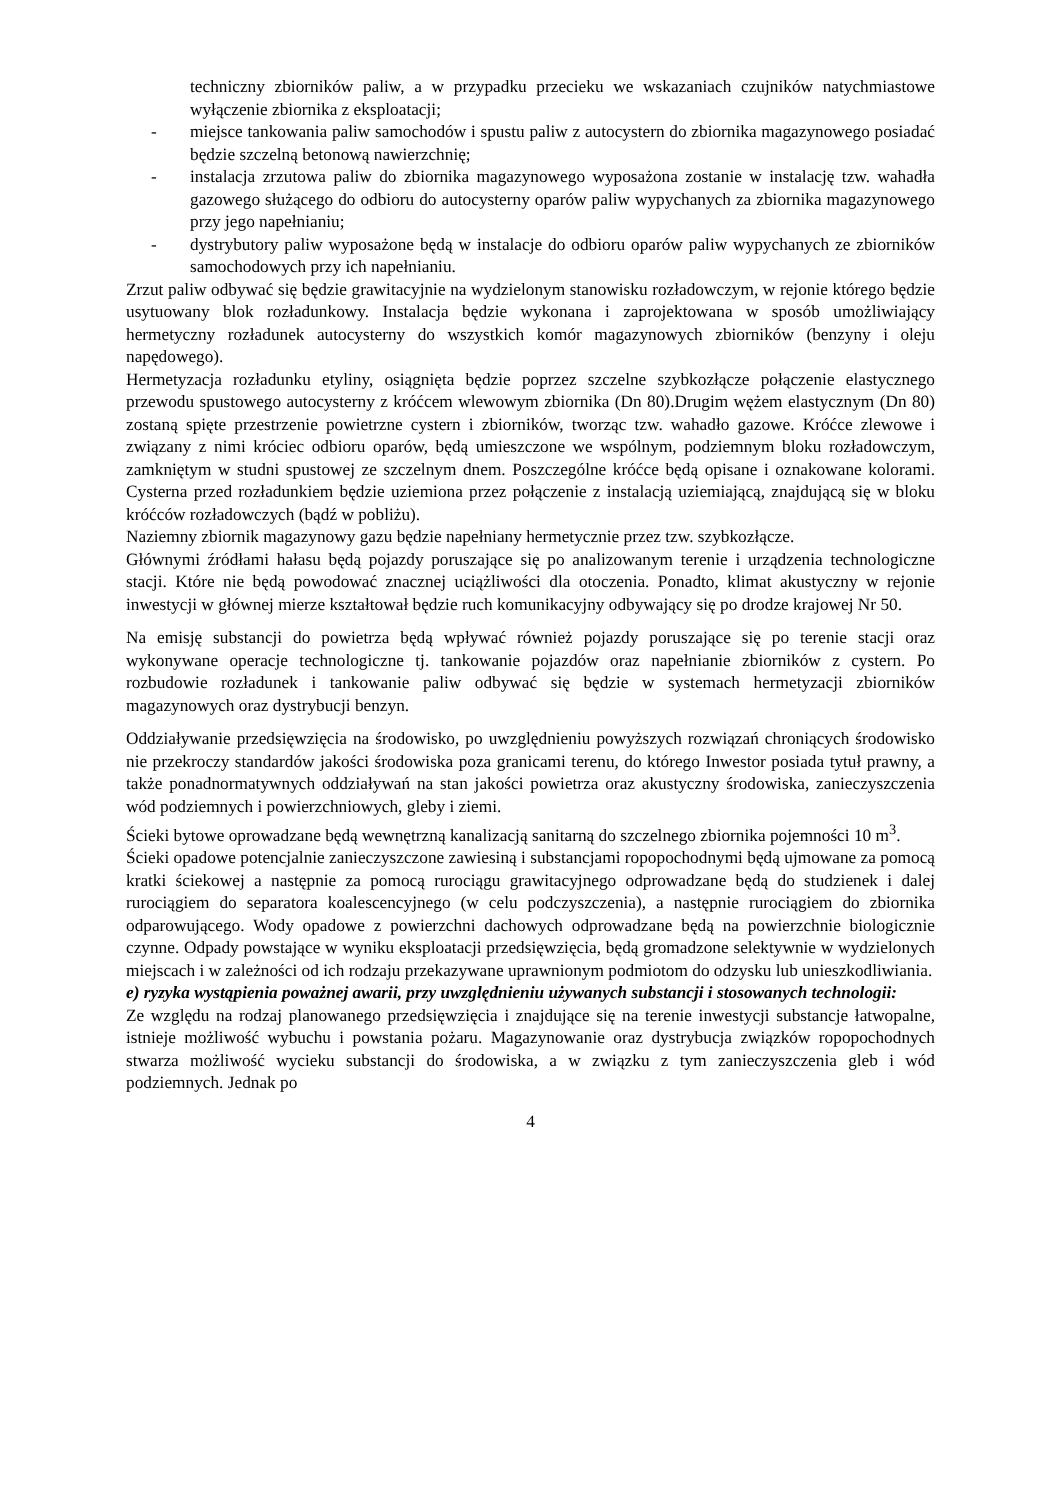techniczny zbiorników paliw, a w przypadku przecieku we wskazaniach czujników natychmiastowe wyłączenie zbiornika z eksploatacji;
- miejsce tankowania paliw samochodów i spustu paliw z autocystern do zbiornika magazynowego posiadać będzie szczelną betonową nawierzchnię;
- instalacja zrzutowa paliw do zbiornika magazynowego wyposażona zostanie w instalację tzw. wahadła gazowego służącego do odbioru do autocysterny oparów paliw wypychanych za zbiornika magazynowego przy jego napełnianiu;
- dystrybutory paliw wyposażone będą w instalacje do odbioru oparów paliw wypychanych ze zbiorników samochodowych przy ich napełnianiu.
Zrzut paliw odbywać się będzie grawitacyjnie na wydzielonym stanowisku rozładowczym, w rejonie którego będzie usytuowany blok rozładunkowy. Instalacja będzie wykonana i zaprojektowana w sposób umożliwiający hermetyczny rozładunek autocysterny do wszystkich komór magazynowych zbiorników (benzyny i oleju napędowego).
Hermetyzacja rozładunku etyliny, osiągnięta będzie poprzez szczelne szybkozłącze połączenie elastycznego przewodu spustowego autocysterny z króćcem wlewowym zbiornika (Dn 80).Drugim wężem elastycznym (Dn 80) zostaną spięte przestrzenie powietrzne cystern i zbiorników, tworząc tzw. wahadło gazowe. Króćce zlewowe i związany z nimi króciec odbioru oparów, będą umieszczone we wspólnym, podziemnym bloku rozładowczym, zamkniętym w studni spustowej ze szczelnym dnem. Poszczególne króćce będą opisane i oznakowane kolorami. Cysterna przed rozładunkiem będzie uziemiona przez połączenie z instalacją uziemiającą, znajdującą się w bloku króćców rozładowczych (bądź w pobliżu).
Naziemny zbiornik magazynowy gazu będzie napełniany hermetycznie przez tzw. szybkozłącze.
Głównymi źródłami hałasu będą pojazdy poruszające się po analizowanym terenie i urządzenia technologiczne stacji. Które nie będą powodować znacznej uciążliwości dla otoczenia. Ponadto, klimat akustyczny w rejonie inwestycji w głównej mierze kształtował będzie ruch komunikacyjny odbywający się po drodze krajowej Nr 50.
Na emisję substancji do powietrza będą wpływać również pojazdy poruszające się po terenie stacji oraz wykonywane operacje technologiczne tj. tankowanie pojazdów oraz napełnianie zbiorników z cystern. Po rozbudowie rozładunek i tankowanie paliw odbywać się będzie w systemach hermetyzacji zbiorników magazynowych oraz dystrybucji benzyn.
Oddziaływanie przedsięwzięcia na środowisko, po uwzględnieniu powyższych rozwiązań chroniących środowisko nie przekroczy standardów jakości środowiska poza granicami terenu, do którego Inwestor posiada tytuł prawny, a także ponadnormatywnych oddziaływań na stan jakości powietrza oraz akustyczny środowiska, zanieczyszczenia wód podziemnych i powierzchniowych, gleby i ziemi.
Ścieki bytowe oprowadzane będą wewnętrzną kanalizacją sanitarną do szczelnego zbiornika pojemności 10 m<sup>3</sup>.
Ścieki opadowe potencjalnie zanieczyszczone zawiesiną i substancjami ropopochodnymi będą ujmowane za pomocą kratki ściekowej a następnie za pomocą rurociągu grawitacyjnego odprowadzane będą do studzienek i dalej rurociągiem do separatora koalescencyjnego (w celu podczyszczenia), a następnie rurociągiem do zbiornika odparowującego. Wody opadowe z powierzchni dachowych odprowadzane będą na powierzchnie biologicznie czynne. Odpady powstające w wyniku eksploatacji przedsięwzięcia, będą gromadzone selektywnie w wydzielonych miejscach i w zależności od ich rodzaju przekazywane uprawnionym podmiotom do odzysku lub unieszkodliwiania.
e) ryzyka wystąpienia poważnej awarii, przy uwzględnieniu używanych substancji i stosowanych technologii:
Ze względu na rodzaj planowanego przedsięwzięcia i znajdujące się na terenie inwestycji substancje łatwopalne, istnieje możliwość wybuchu i powstania pożaru. Magazynowanie oraz dystrybucja związków ropopochodnych stwarza możliwość wycieku substancji do środowiska, a w związku z tym zanieczyszczenia gleb i wód podziemnych. Jednak po
4